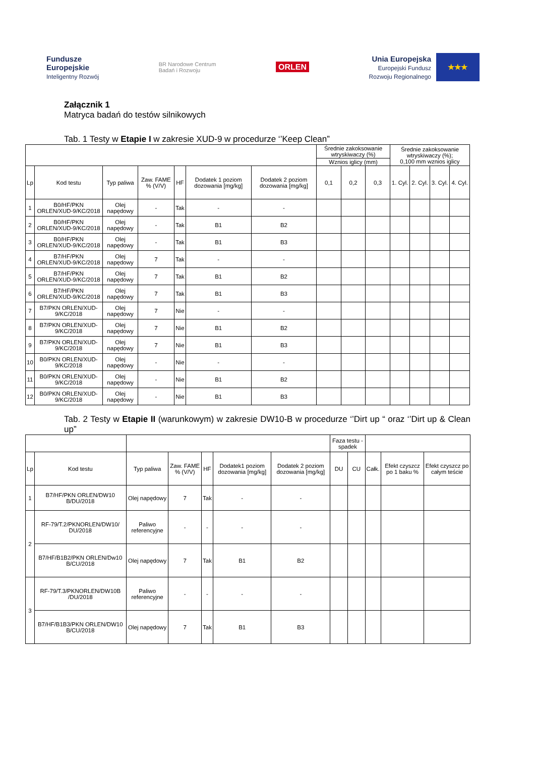Fundusze
Europejskie
Inteligentny Rozwój
BR Narodowe Centrum
Badań i Rozwoju
ORLEN
Unia Europejska
Europejski Fundusz
Rozwoju Regionalnego
★★★
Załącznik 1
Matryca badań do testów silnikowych
Tab. 1 Testy w Etapie I w zakresie XUD-9 w procedurze ‘’Keep Clean”
| | | | | | | | Średnie zakoksowanie wtryskiwaczy (%) | | | Średnie zakoksowanie wtryskiwaczy (%); 0,100 mm wznios iglicy | | | |
| | | | | | | | Wznios iglicy (mm) | | | | | | |
| Lp | Kod testu | Typ paliwa | Zaw. FAME % (V/V) | HF | Dodatek 1 poziom dozowania [mg/kg] | Dodatek 2 poziom dozowania [mg/kg] | 0,1 | 0,2 | 0,3 | 1. Cyl. | 2. Cyl. | 3. Cyl. | 4. Cyl. |
| 1 | B0/HF/PKN ORLEN/XUD-9/KC/2018 | Olej napędowy | - | Tak | - | - | | | | | | | |
| 2 | B0/HF/PKN ORLEN/XUD-9/KC/2018 | Olej napędowy | - | Tak | B1 | B2 | | | | | | | |
| 3 | B0/HF/PKN ORLEN/XUD-9/KC/2018 | Olej napędowy | - | Tak | B1 | B3 | | | | | | | |
| 4 | B7/HF/PKN ORLEN/XUD-9/KC/2018 | Olej napędowy | 7 | Tak | - | - | | | | | | | |
| 5 | B7/HF/PKN ORLEN/XUD-9/KC/2018 | Olej napędowy | 7 | Tak | B1 | B2 | | | | | | | |
| 6 | B7/HF/PKN ORLEN/XUD-9/KC/2018 | Olej napędowy | 7 | Tak | B1 | B3 | | | | | | | |
| 7 | B7/PKN ORLEN/XUD-9/KC/2018 | Olej napędowy | 7 | Nie | - | - | | | | | | | |
| 8 | B7/PKN ORLEN/XUD-9/KC/2018 | Olej napędowy | 7 | Nie | B1 | B2 | | | | | | | |
| 9 | B7/PKN ORLEN/XUD-9/KC/2018 | Olej napędowy | 7 | Nie | B1 | B3 | | | | | | | |
| 10 | B0/PKN ORLEN/XUD-9/KC/2018 | Olej napędowy | - | Nie | - | - | | | | | | | |
| 11 | B0/PKN ORLEN/XUD-9/KC/2018 | Olej napędowy | - | Nie | B1 | B2 | | | | | | | |
| 12 | B0/PKN ORLEN/XUD-9/KC/2018 | Olej napędowy | - | Nie | B1 | B3 | | | | | | | |
Tab. 2 Testy w Etapie II (warunkowym) w zakresie DW10-B w procedurze ‘’Dirt up “ oraz ‘’Dirt up & Clean up”
| | | | | | | | Faza testu - spadek | | | | |
| Lp | Kod testu | Typ paliwa | Zaw. FAME % (V/V) | HF | Dodatek1 poziom dozowania [mg/kg] | Dodatek 2 poziom dozowania [mg/kg] | DU | CU | Całk. | Efekt czyszcz po 1 baku % | Efekt czyszcz po całym teście |
| 1 | B7/HF/PKN ORLEN/DW10 B/DU/2018 | Olej napędowy | 7 | Tak | - | - | | | | | |
| 2 | RF-79/T.2/PKNORLEN/DW10/ DU/2018 | Paliwo referencyjne | - | - | - | - | | | | | |
| | B7/HF/B1B2/PKN ORLEN/Dw10 B/CU/2018 | Olej napędowy | 7 | Tak | B1 | B2 | | | | | |
| 3 | RF-79/T.3/PKNORLEN/DW10B /DU/2018 | Paliwo referencyjne | - | - | - | - | | | | | |
| | B7/HF/B1B3/PKN ORLEN/DW10 B/CU/2018 | Olej napędowy | 7 | Tak | B1 | B3 | | | | | |